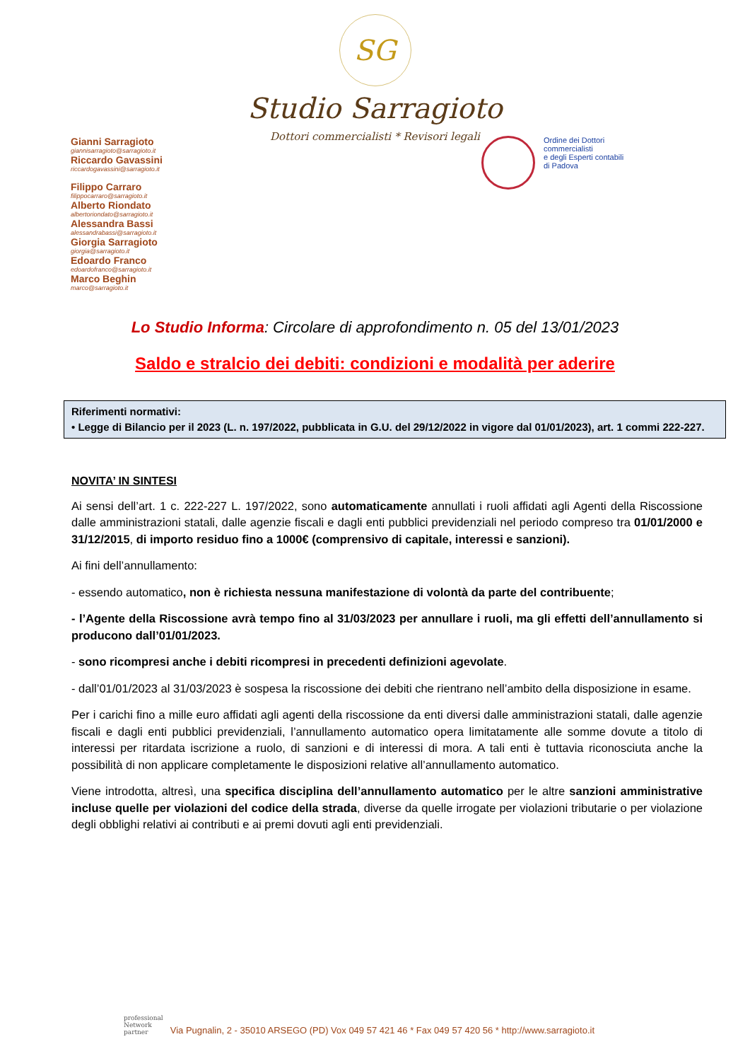SG
Studio Sarragioto
Dottori commercialisti * Revisori legali
Gianni Sarragioto
giannisarragioto@sarragioto.it
Riccardo Gavassini
riccardogavassini@sarragioto.it
Filippo Carraro
filippocarraro@sarragioto.it
Alberto Riondato
albertoriondato@sarragioto.it
Alessandra Bassi
alessandrabassi@sarragioto.it
Giorgia Sarragioto
giorgia@sarragioto.it
Edoardo Franco
edoardofranco@sarragioto.it
Marco Beghin
marco@sarragioto.it
Ordine dei Dottori
commercialisti
e degli Esperti contabili
di Padova
Lo Studio Informa: Circolare di approfondimento n. 05 del 13/01/2023
Saldo e stralcio dei debiti: condizioni e modalità per aderire
Riferimenti normativi:
• Legge di Bilancio per il 2023 (L. n. 197/2022, pubblicata in G.U. del 29/12/2022 in vigore dal 01/01/2023), art. 1 commi 222-227.
NOVITA’ IN SINTESI
Ai sensi dell’art. 1 c. 222-227 L. 197/2022, sono automaticamente annullati i ruoli affidati agli Agenti della Riscossione dalle amministrazioni statali, dalle agenzie fiscali e dagli enti pubblici previdenziali nel periodo compreso tra 01/01/2000 e 31/12/2015, di importo residuo fino a 1000€ (comprensivo di capitale, interessi e sanzioni).
Ai fini dell’annullamento:
- essendo automatico, non è richiesta nessuna manifestazione di volontà da parte del contribuente;
- l’Agente della Riscossione avrà tempo fino al 31/03/2023 per annullare i ruoli, ma gli effetti dell’annullamento si producono dall’01/01/2023.
- sono ricompresi anche i debiti ricompresi in precedenti definizioni agevolate.
- dall’01/01/2023 al 31/03/2023 è sospesa la riscossione dei debiti che rientrano nell’ambito della disposizione in esame.
Per i carichi fino a mille euro affidati agli agenti della riscossione da enti diversi dalle amministrazioni statali, dalle agenzie fiscali e dagli enti pubblici previdenziali, l’annullamento automatico opera limitatamente alle somme dovute a titolo di interessi per ritardata iscrizione a ruolo, di sanzioni e di interessi di mora. A tali enti è tuttavia riconosciuta anche la possibilità di non applicare completamente le disposizioni relative all’annullamento automatico.
Viene introdotta, altresì, una specifica disciplina dell’annullamento automatico per le altre sanzioni amministrative incluse quelle per violazioni del codice della strada, diverse da quelle irrogate per violazioni tributarie o per violazione degli obblighi relativi ai contributi e ai premi dovuti agli enti previdenziali.
professional
Network
partner
Via Pugnalin, 2 - 35010 ARSEGO (PD) Vox 049 57 421 46 * Fax 049 57 420 56 * http://www.sarragioto.it